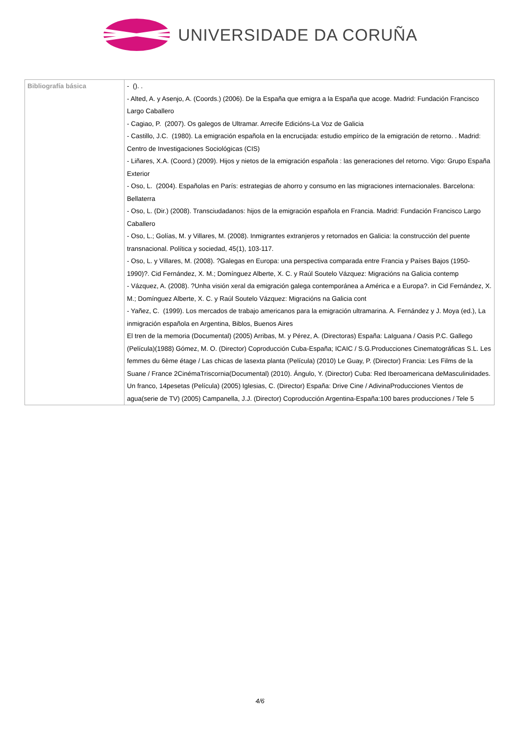UNIVERSIDADE DA CORUÑA
| Bibliografía básica | - (). . - Alted, A. y Asenjo, A. (Coords.) (2006). De la España que emigra a la España que acoge. Madrid: Fundación Francisco Largo Caballero - Cagiao, P. (2007). Os galegos de Ultramar. Arrecife Edicións-La Voz de Galicia - Castillo, J.C. (1980). La emigración española en la encrucijada: estudio empírico de la emigración de retorno. . Madrid: Centro de Investigaciones Sociológicas (CIS) - Liñares, X.A. (Coord.) (2009). Hijos y nietos de la emigración española : las generaciones del retorno. Vigo: Grupo España Exterior - Oso, L. (2004). Españolas en París: estrategias de ahorro y consumo en las migraciones internacionales. Barcelona: Bellaterra - Oso, L. (Dir.) (2008). Transciudadanos: hijos de la emigración española en Francia. Madrid: Fundación Francisco Largo Caballero - Oso, L.; Golías, M. y Villares, M. (2008). Inmigrantes extranjeros y retornados en Galicia: la construcción del puente transnacional. Política y sociedad, 45(1), 103-117. - Oso, L. y Villares, M. (2008). ?Galegas en Europa: una perspectiva comparada entre Francia y Países Bajos (1950-1990)?. Cid Fernández, X. M.; Domínguez Alberte, X. C. y Raúl Soutelo Vázquez: Migracións na Galicia contemp - Vázquez, A. (2008). ?Unha visión xeral da emigración galega contemporánea a América e a Europa?. in Cid Fernández, X. M.; Domínguez Alberte, X. C. y Raúl Soutelo Vázquez: Migracións na Galicia cont - Yañez, C. (1999). Los mercados de trabajo americanos para la emigración ultramarina. A. Fernández y J. Moya (ed.), La inmigración española en Argentina, Biblos, Buenos Aires El tren de la memoria (Documental) (2005) Arribas, M. y Pérez, A. (Directoras) España: LaIguana / Oasis P.C. Gallego (Película)(1988) Gómez, M. O. (Director) Coproducción Cuba-España; ICAIC / S.G.Producciones Cinematográficas S.L. Les femmes du 6ème étage / Las chicas de lasexta planta (Película) (2010) Le Guay, P. (Director) Francia: Les Films de la Suane / France 2CinémaTriscornia(Documental) (2010). Ángulo, Y. (Director) Cuba: Red Iberoamericana deMasculinidades. Un franco, 14pesetas (Película) (2005) Iglesias, C. (Director) España: Drive Cine / AdivinaProducciones Vientos de agua(serie de TV) (2005) Campanella, J.J. (Director) Coproducción Argentina-España:100 bares producciones / Tele 5 |
4/6